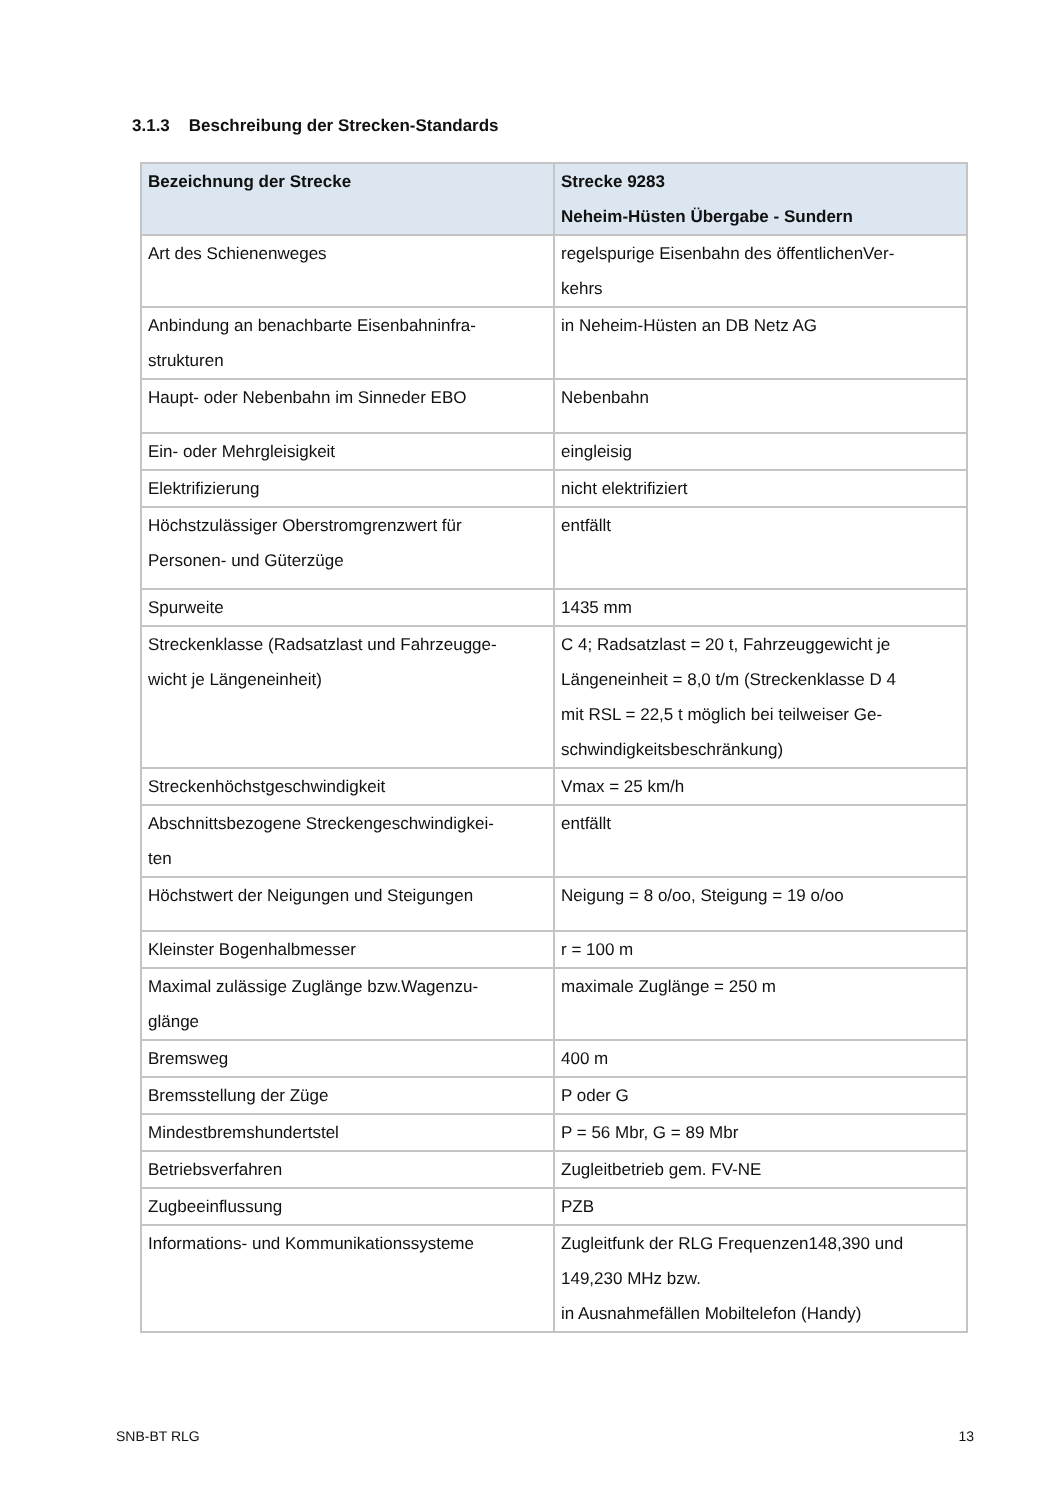3.1.3 Beschreibung der Strecken-Standards
| Bezeichnung der Strecke | Strecke 9283 Neheim-Hüsten Übergabe - Sundern |
| --- | --- |
| Art des Schienenweges | regelspurige Eisenbahn des öffentlichenVer- kehrs |
| Anbindung an benachbarte Eisenbahninfra- strukturen | in Neheim-Hüsten an DB Netz AG |
| Haupt- oder Nebenbahn im Sinneder EBO | Nebenbahn |
| Ein- oder Mehrgleisigkeit | eingleisig |
| Elektrifizierung | nicht elektrifiziert |
| Höchstzulässiger Oberstromgrenzwert für Personen- und Güterzüge | entfällt |
| Spurweite | 1435 mm |
| Streckenklasse (Radsatzlast und Fahrzeugge- wicht je Längeneinheit) | C 4; Radsatzlast = 20 t, Fahrzeuggewicht je Längeneinheit = 8,0 t/m (Streckenklasse D 4 mit RSL = 22,5 t möglich bei teilweiser Ge- schwindigkeitsbeschränkung) |
| Streckenhöchstgeschwindigkeit | Vmax = 25 km/h |
| Abschnittsbezogene Streckengeschwindigkei- ten | entfällt |
| Höchstwert der Neigungen und Steigungen | Neigung = 8 o/oo, Steigung = 19 o/oo |
| Kleinster Bogenhalbmesser | r = 100 m |
| Maximal zulässige Zuglänge bzw.Wagenzu- glänge | maximale Zuglänge = 250 m |
| Bremsweg | 400 m |
| Bremsstellung der Züge | P oder G |
| Mindestbremshundertstel | P = 56 Mbr, G = 89 Mbr |
| Betriebsverfahren | Zugleitbetrieb gem. FV-NE |
| Zugbeeinflussung | PZB |
| Informations- und Kommunikationssysteme | Zugleitfunk der RLG Frequenzen148,390 und 149,230 MHz bzw. in Ausnahmefällen Mobiltelefon (Handy) |
SNB-BT RLG 13